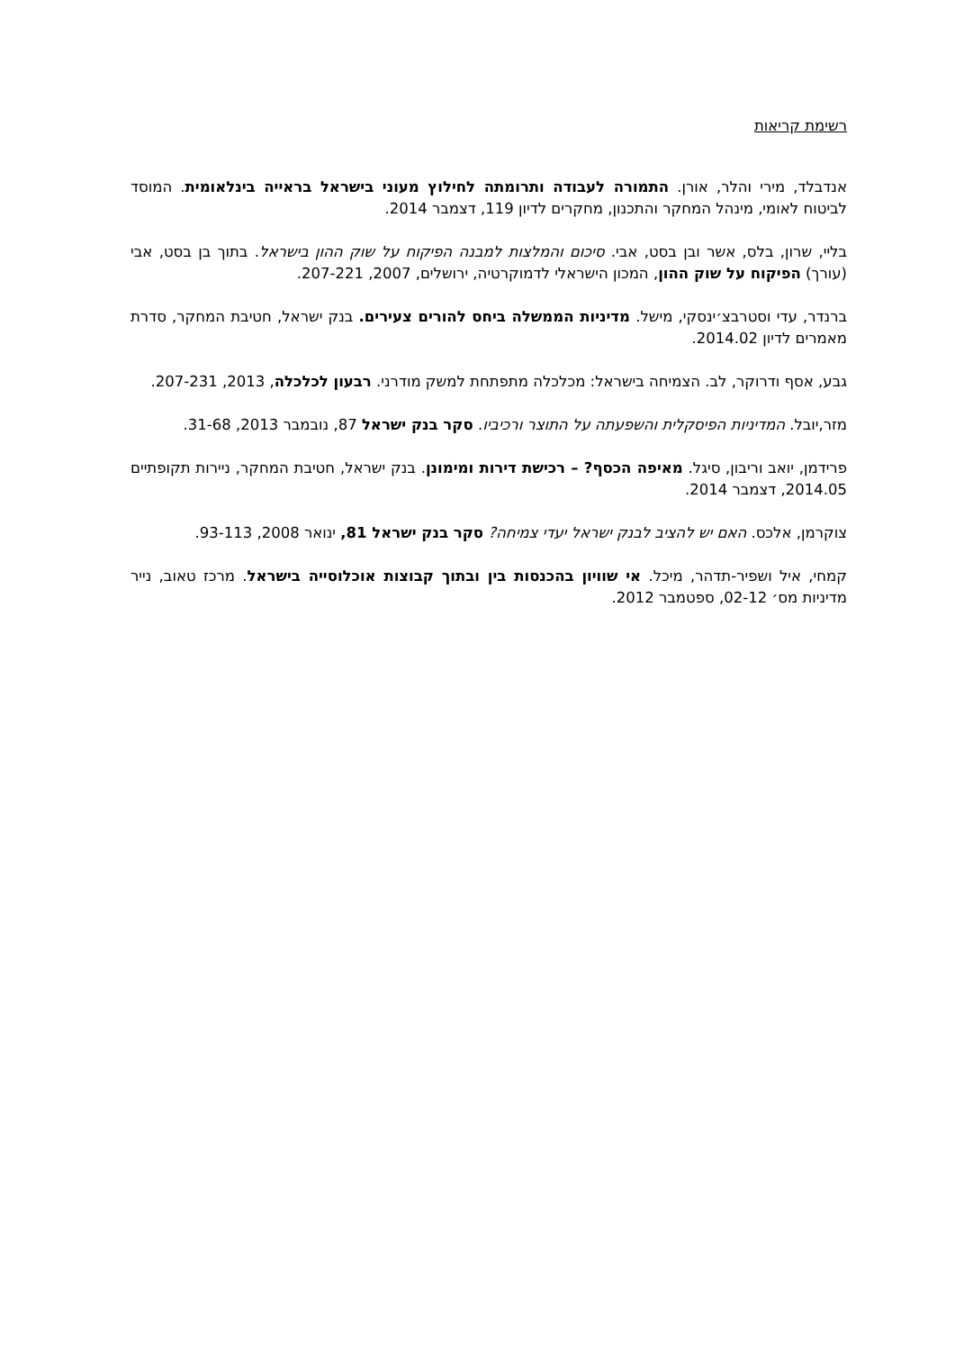רשימת קריאות
אנדבלד, מירי והלר, אורן. התמורה לעבודה ותרומתה לחילוץ מעוני בישראל בראייה בינלאומית. המוסד לביטוח לאומי, מינהל המחקר והתכנון, מחקרים לדיון 119, דצמבר 2014.
בליי, שרון, בלס, אשר ובן בסט, אבי. סיכום והמלצות למבנה הפיקוח על שוק ההון בישראל. בתוך בן בסט, אבי (עורך) הפיקוח על שוק ההון, המכון הישראלי לדמוקרטיה, ירושלים, 2007, 207-221.
ברנדר, עדי וסטרבצ׳ינסקי, מישל. מדיניות הממשלה ביחס להורים צעירים. בנק ישראל, חטיבת המחקר, סדרת מאמרים לדיון 2014.02.
גבע, אסף ודרוקר, לב. הצמיחה בישראל: מכלכלה מתפתחת למשק מודרני. רבעון לכלכלה, 2013, 207-231.
מזר,יובל. המדיניות הפיסקלית והשפעתה על התוצר ורכיביו. סקר בנק ישראל 87, נובמבר 2013, 31-68.
פרידמן, יואב וריבון, סיגל. מאיפה הכסף? – רכישת דירות ומימונן. בנק ישראל, חטיבת המחקר, ניירות תקופתיים 2014.05, דצמבר 2014.
צוקרמן, אלכס. האם יש להציב לבנק ישראל יעדי צמיחה? סקר בנק ישראל 81, ינואר 2008, 93-113.
קמחי, איל ושפיר-תדהר, מיכל. אי שוויון בהכנסות בין ובתוך קבוצות אוכלוסייה בישראל. מרכז טאוב, נייר מדיניות מס׳ 02-12, ספטמבר 2012.